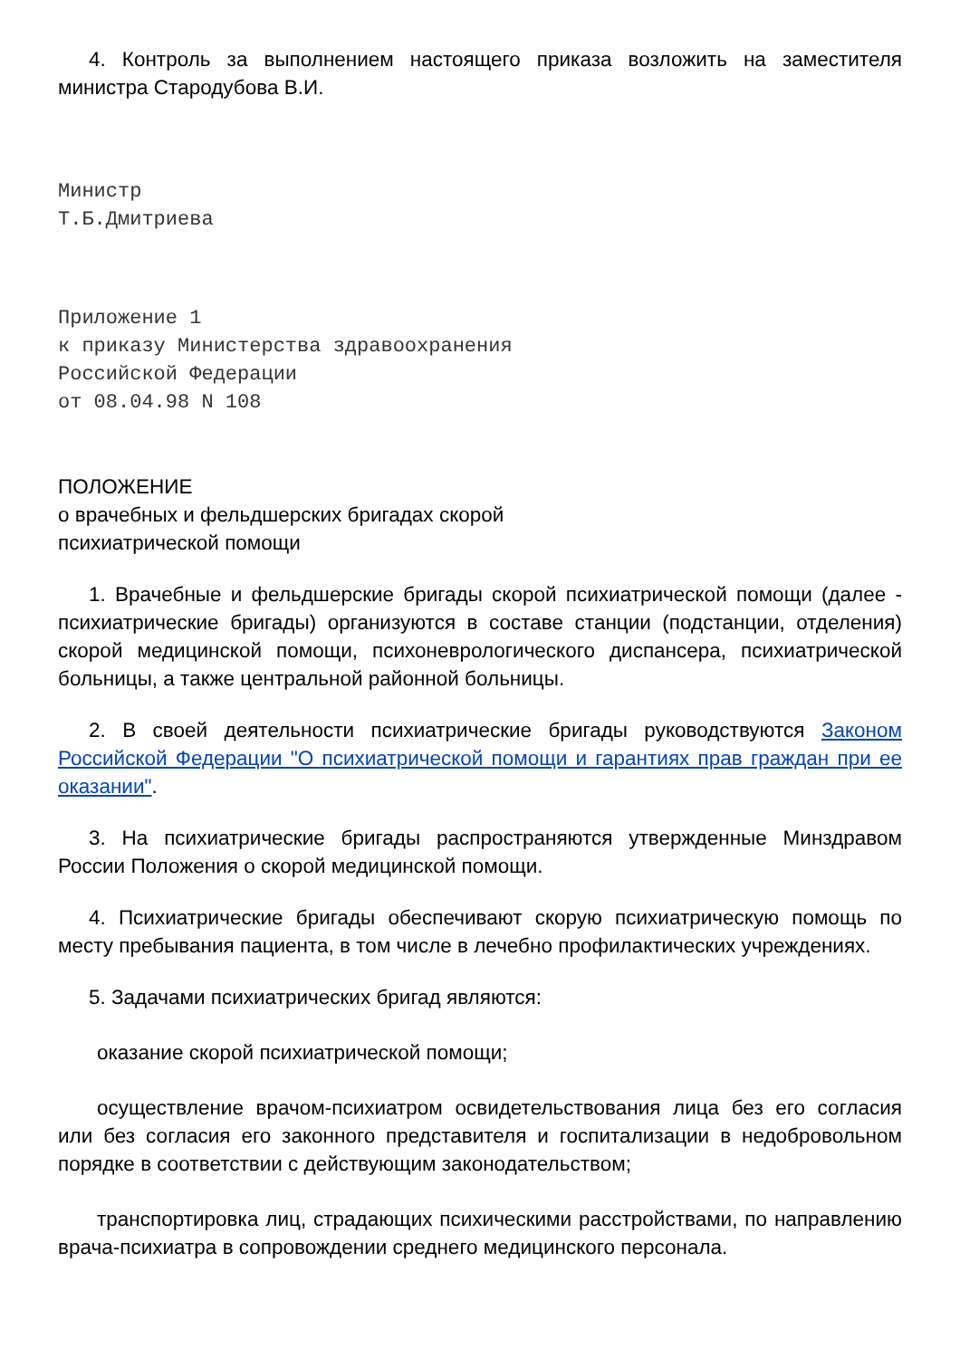4. Контроль за выполнением настоящего приказа возложить на заместителя министра Стародубова В.И.
Министр
Т.Б.Дмитриева
Приложение 1
к приказу Министерства здравоохранения
Российской Федерации
от 08.04.98 N 108
ПОЛОЖЕНИЕ
о врачебных и фельдшерских бригадах скорой
психиатрической помощи
1. Врачебные и фельдшерские бригады скорой психиатрической помощи (далее - психиатрические бригады) организуются в составе станции (подстанции, отделения) скорой медицинской помощи, психоневрологического диспансера, психиатрической больницы, а также центральной районной больницы.
2. В своей деятельности психиатрические бригады руководствуются Законом Российской Федерации "О психиатрической помощи и гарантиях прав граждан при ее оказании".
3. На психиатрические бригады распространяются утвержденные Минздравом России Положения о скорой медицинской помощи.
4. Психиатрические бригады обеспечивают скорую психиатрическую помощь по месту пребывания пациента, в том числе в лечебно профилактических учреждениях.
5. Задачами психиатрических бригад являются:
оказание скорой психиатрической помощи;
осуществление врачом-психиатром освидетельствования лица без его согласия или без согласия его законного представителя и госпитализации в недобровольном порядке в соответствии с действующим законодательством;
транспортировка лиц, страдающих психическими расстройствами, по направлению врача-психиатра в сопровождении среднего медицинского персонала.